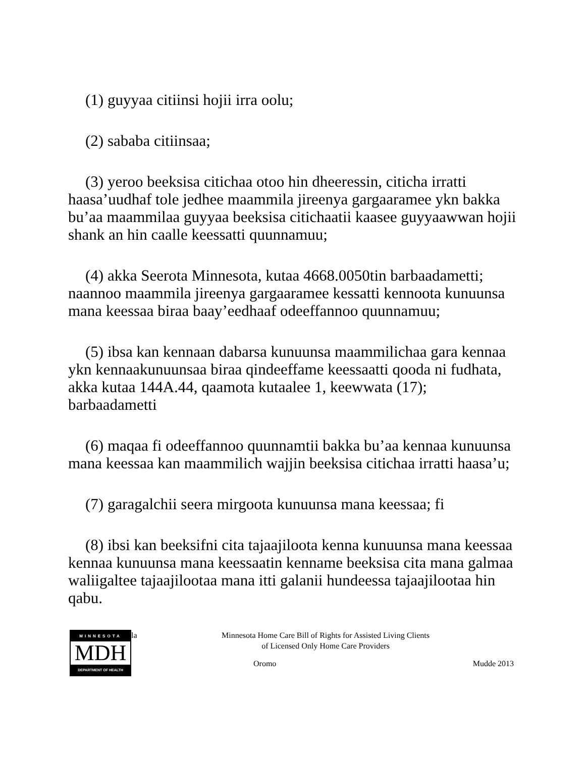(1) guyyaa citiinsi hojii irra oolu;
(2) sababa citiinsaa;
(3) yeroo beeksisa citichaa otoo hin dheeressin, citicha irratti haasa’uudhaf tole jedhee maammila jireenya gargaaramee ykn bakka bu’aa maammilaa guyyaa beeksisa citichaatii kaasee guyyaawwan hojii shank an hin caalle keessatti quunnamuu;
(4) akka Seerota Minnesota, kutaa 4668.0050tin barbaadametti; naannoo maammila jireenya gargaaramee kessatti kennoota kunuunsa mana keessaa biraa baay’eedhaaf odeeffannoo quunnamuu;
(5) ibsa kan kennaan dabarsa kunuunsa maammilichaa gara kennaa ykn kennaakunuunsaa biraa qindeeffame keessaatti qooda ni fudhata, akka kutaa 144A.44, qaamota kutaalee 1, keewwata (17); barbaadametti
(6) maqaa fi odeeffannoo quunnamtii bakka bu’aa kennaa kunuunsa mana keessaa kan maammilich wajjin beeksisa citichaa irratti haasa’u;
(7) garagalchii seera mirgoota kunuunsa mana keessaa; fi
(8) ibsi kan beeksifni cita tajaajiloota kenna kunuunsa mana keessaa kennaa kunuunsa mana keessaatin kenname beeksisa cita mana galmaa waliigaltee tajaajilootaa mana itti galanii hundeessa tajaajilootaa hin qabu.
MINNESOTA
MDH
DEPARTMENT OF HEALTH
la
Minnesota Home Care Bill of Rights for Assisted Living Clients
of Licensed Only Home Care Providers
Oromo Mudde 2013